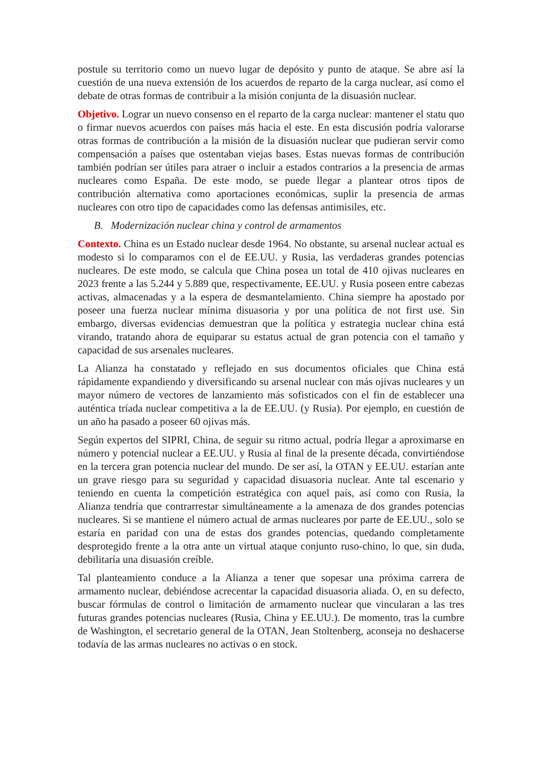postule su territorio como un nuevo lugar de depósito y punto de ataque. Se abre así la cuestión de una nueva extensión de los acuerdos de reparto de la carga nuclear, así como el debate de otras formas de contribuir a la misión conjunta de la disuasión nuclear.
Objetivo. Lograr un nuevo consenso en el reparto de la carga nuclear: mantener el statu quo o firmar nuevos acuerdos con países más hacia el este. En esta discusión podría valorarse otras formas de contribución a la misión de la disuasión nuclear que pudieran servir como compensación a países que ostentaban viejas bases. Estas nuevas formas de contribución también podrían ser útiles para atraer o incluir a estados contrarios a la presencia de armas nucleares como España. De este modo, se puede llegar a plantear otros tipos de contribución alternativa como aportaciones económicas, suplir la presencia de armas nucleares con otro tipo de capacidades como las defensas antimisiles, etc.
B. Modernización nuclear china y control de armamentos
Contexto. China es un Estado nuclear desde 1964. No obstante, su arsenal nuclear actual es modesto si lo comparamos con el de EE.UU. y Rusia, las verdaderas grandes potencias nucleares. De este modo, se calcula que China posea un total de 410 ojivas nucleares en 2023 frente a las 5.244 y 5.889 que, respectivamente, EE.UU. y Rusia poseen entre cabezas activas, almacenadas y a la espera de desmantelamiento. China siempre ha apostado por poseer una fuerza nuclear mínima disuasoria y por una política de not first use. Sin embargo, diversas evidencias demuestran que la política y estrategia nuclear china está virando, tratando ahora de equiparar su estatus actual de gran potencia con el tamaño y capacidad de sus arsenales nucleares.
La Alianza ha constatado y reflejado en sus documentos oficiales que China está rápidamente expandiendo y diversificando su arsenal nuclear con más ojivas nucleares y un mayor número de vectores de lanzamiento más sofisticados con el fin de establecer una auténtica tríada nuclear competitiva a la de EE.UU. (y Rusia). Por ejemplo, en cuestión de un año ha pasado a poseer 60 ojivas más.
Según expertos del SIPRI, China, de seguir su ritmo actual, podría llegar a aproximarse en número y potencial nuclear a EE.UU. y Rusia al final de la presente década, convirtiéndose en la tercera gran potencia nuclear del mundo. De ser así, la OTAN y EE.UU. estarían ante un grave riesgo para su seguridad y capacidad disuasoria nuclear. Ante tal escenario y teniendo en cuenta la competición estratégica con aquel país, así como con Rusia, la Alianza tendría que contrarrestar simultáneamente a la amenaza de dos grandes potencias nucleares. Si se mantiene el número actual de armas nucleares por parte de EE.UU., solo se estaría en paridad con una de estas dos grandes potencias, quedando completamente desprotegido frente a la otra ante un virtual ataque conjunto ruso-chino, lo que, sin duda, debilitaría una disuasión creíble.
Tal planteamiento conduce a la Alianza a tener que sopesar una próxima carrera de armamento nuclear, debiéndose acrecentar la capacidad disuasoria aliada. O, en su defecto, buscar fórmulas de control o limitación de armamento nuclear que vincularan a las tres futuras grandes potencias nucleares (Rusia, China y EE.UU.). De momento, tras la cumbre de Washington, el secretario general de la OTAN, Jean Stoltenberg, aconseja no deshacerse todavía de las armas nucleares no activas o en stock.